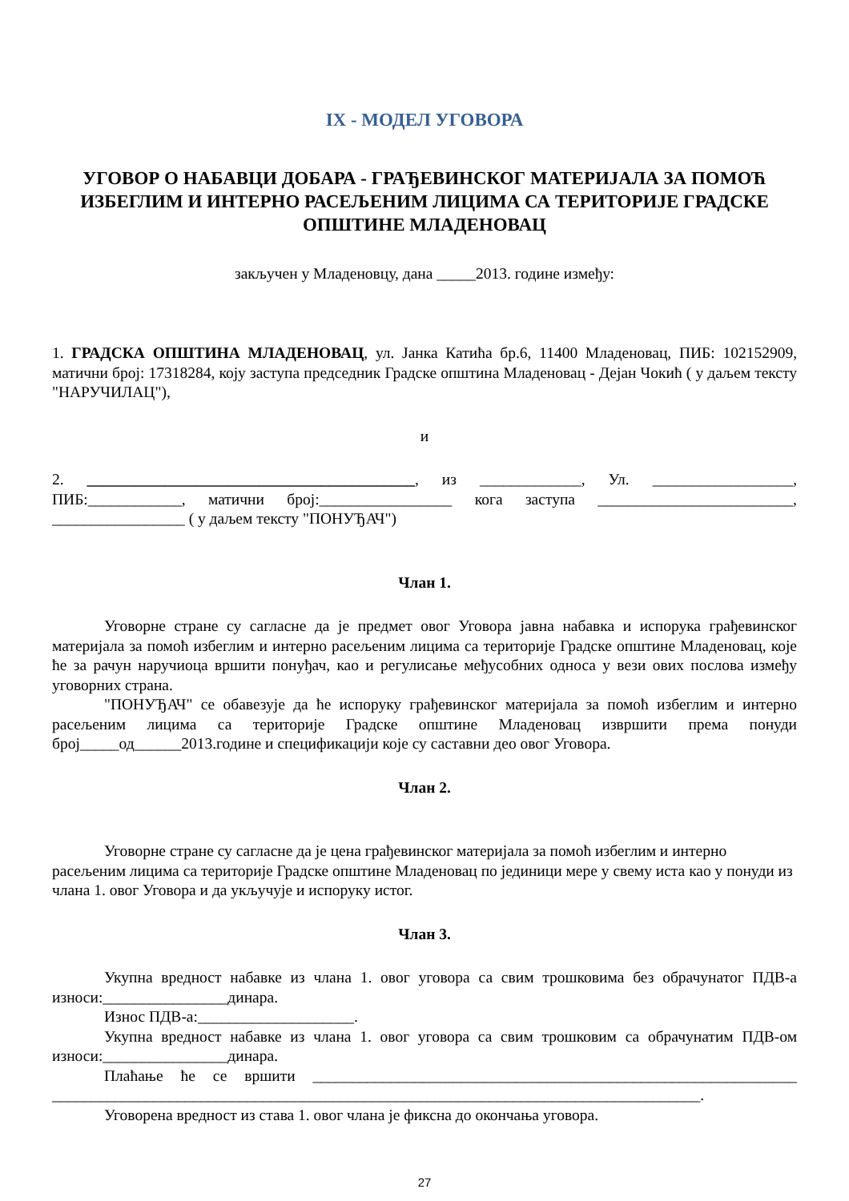IX - МОДЕЛ УГОВОРА
УГОВОР О НАБАВЦИ ДОБАРА - ГРАЂЕВИНСКОГ МАТЕРИЈАЛА ЗА ПОМОЋ ИЗБЕГЛИМ И ИНТЕРНО РАСЕЉЕНИМ ЛИЦИМА СА ТЕРИТОРИЈЕ ГРАДСКЕ ОПШТИНЕ МЛАДЕНОВАЦ
закључен у Младеновцу, дана _____2013. године између:
1. ГРАДСКА ОПШТИНА МЛАДЕНОВАЦ, ул. Јанка Катића бр.6, 11400 Младеновац, ПИБ: 102152909, матични број: 17318284, коју заступа председник Градске општина Младеновац - Дејан Чокић ( у даљем тексту "НАРУЧИЛАЦ"),
и
2. __________________________________________, из _____________, Ул. __________________, ПИБ:____________, матични број:_________________ кога заступа _________________________, _________________ ( у даљем тексту "ПОНУЂАЧ")
Члан 1.
Уговорне стране су сагласне да је предмет овог Уговора јавна набавка и испорука грађевинског материјала за помоћ избеглим и интерно расељеним лицима са територије Градске општине Младеновац, које ће за рачун наручиоца вршити понуђач, као и регулисање међусобних односа у вези ових послова између уговорних страна.
"ПОНУЂАЧ" се обавезује да ће испоруку грађевинског материјала за помоћ избеглим и интерно расељеним лицима са територије Градске општине Младеновац извршити према понуди број_____од______2013.године и спецификацији које су саставни део овог Уговора.
Члан 2.
Уговорне стране су сагласне да је цена грађевинског материјала за помоћ избеглим и интерно расељеним лицима са територије Градске општине Младеновац по јединици мере у свему иста као у понуди из члана 1. овог Уговора и да укључује и испоруку истог.
Члан 3.
Укупна вредност набавке из члана 1. овог уговора са свим трошковима без обрачунатог ПДВ-а износи:________________динара.
Износ ПДВ-а:____________________.
Укупна вредност набавке из члана 1. овог уговора са свим трошковим са обрачунатим ПДВ-ом износи:________________динара.
Плаћање ће се вршити ______________________________________________________________ ___________________________________________________________________________________.
Уговорена вредност из става 1. овог члана је фиксна до окончања уговора.
27